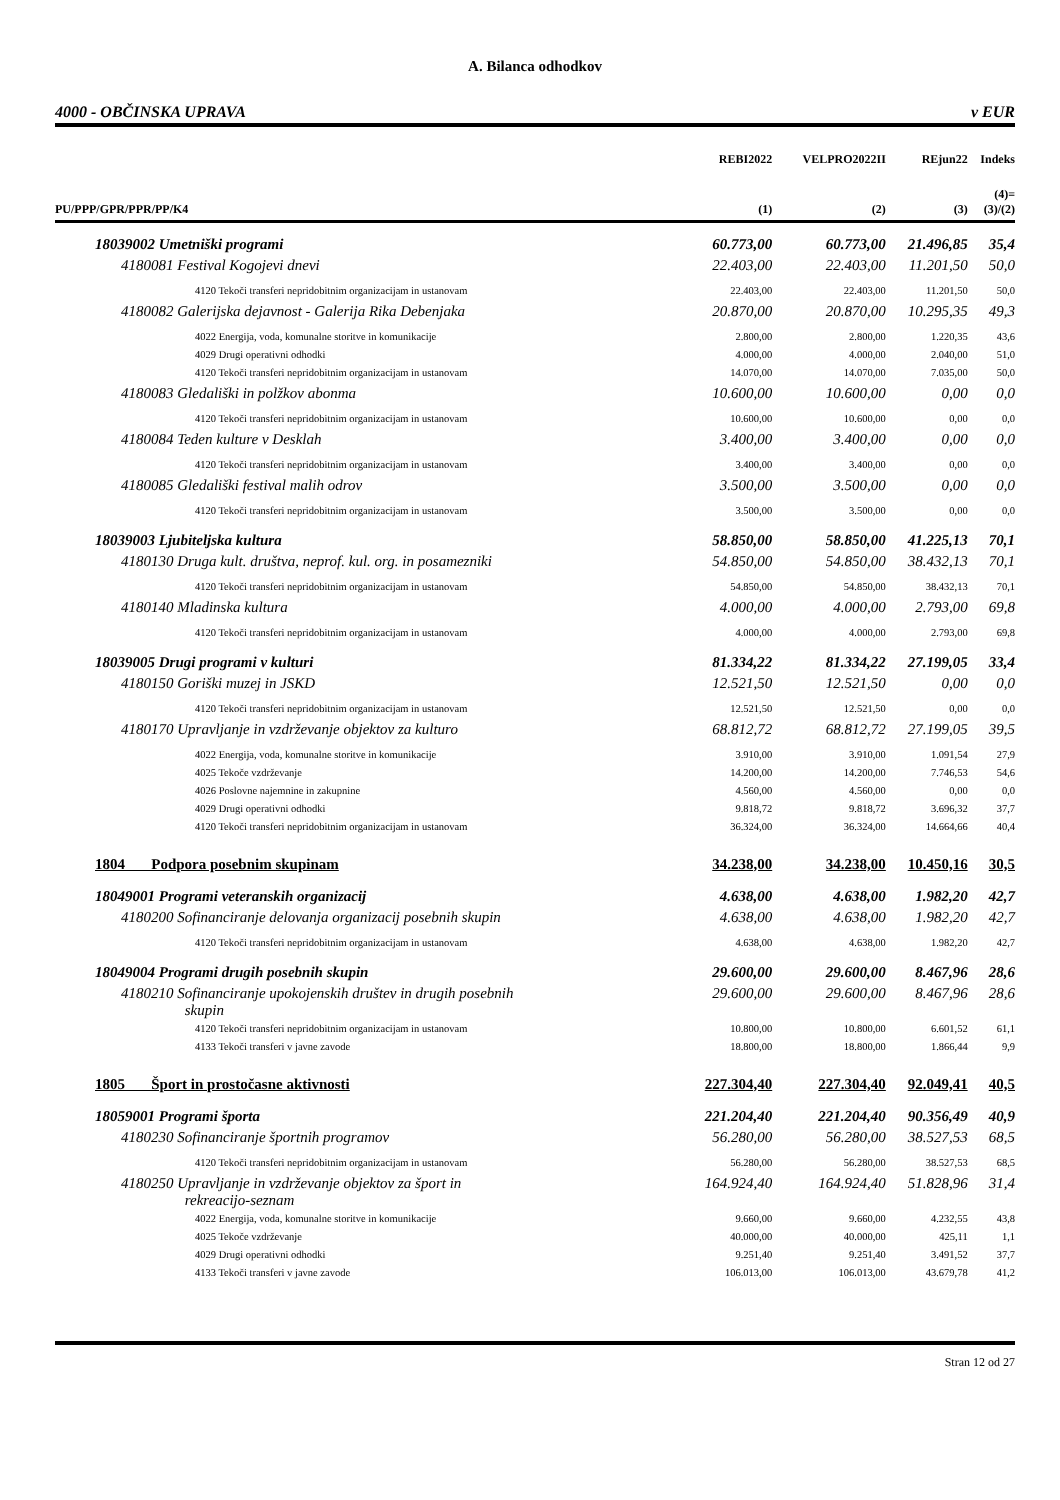A. Bilanca odhodkov
4000 - OBČINSKA UPRAVA v EUR
| | REBI2022 | VELPRO2022II | REjun22 | Indeks |
| --- | --- | --- | --- | --- |
| PU/PPP/GPR/PPR/PP/K4 | (1) | (2) | (3) | (4)= (3)/(2) |
| 18039002 Umetniški programi | 60.773,00 | 60.773,00 | 21.496,85 | 35,4 |
| 4180081 Festival Kogojevi dnevi | 22.403,00 | 22.403,00 | 11.201,50 | 50,0 |
| 4120 Tekoči transferi nepridobitnim organizacijam in ustanovam | 22.403,00 | 22.403,00 | 11.201,50 | 50,0 |
| 4180082 Galerijska dejavnost - Galerija Rika Debenjaka | 20.870,00 | 20.870,00 | 10.295,35 | 49,3 |
| 4022 Energija, voda, komunalne storitve in komunikacije | 2.800,00 | 2.800,00 | 1.220,35 | 43,6 |
| 4029 Drugi operativni odhodki | 4.000,00 | 4.000,00 | 2.040,00 | 51,0 |
| 4120 Tekoči transferi nepridobitnim organizacijam in ustanovam | 14.070,00 | 14.070,00 | 7.035,00 | 50,0 |
| 4180083 Gledališki in polžkov abonma | 10.600,00 | 10.600,00 | 0,00 | 0,0 |
| 4120 Tekoči transferi nepridobitnim organizacijam in ustanovam | 10.600,00 | 10.600,00 | 0,00 | 0,0 |
| 4180084 Teden kulture v Desklah | 3.400,00 | 3.400,00 | 0,00 | 0,0 |
| 4120 Tekoči transferi nepridobitnim organizacijam in ustanovam | 3.400,00 | 3.400,00 | 0,00 | 0,0 |
| 4180085 Gledališki festival malih odrov | 3.500,00 | 3.500,00 | 0,00 | 0,0 |
| 4120 Tekoči transferi nepridobitnim organizacijam in ustanovam | 3.500,00 | 3.500,00 | 0,00 | 0,0 |
| 18039003 Ljubiteljska kultura | 58.850,00 | 58.850,00 | 41.225,13 | 70,1 |
| 4180130 Druga kult. društva, neprof. kul. org. in posamezniki | 54.850,00 | 54.850,00 | 38.432,13 | 70,1 |
| 4120 Tekoči transferi nepridobitnim organizacijam in ustanovam | 54.850,00 | 54.850,00 | 38.432,13 | 70,1 |
| 4180140 Mladinska kultura | 4.000,00 | 4.000,00 | 2.793,00 | 69,8 |
| 4120 Tekoči transferi nepridobitnim organizacijam in ustanovam | 4.000,00 | 4.000,00 | 2.793,00 | 69,8 |
| 18039005 Drugi programi v kulturi | 81.334,22 | 81.334,22 | 27.199,05 | 33,4 |
| 4180150 Goriški muzej in JSKD | 12.521,50 | 12.521,50 | 0,00 | 0,0 |
| 4120 Tekoči transferi nepridobitnim organizacijam in ustanovam | 12.521,50 | 12.521,50 | 0,00 | 0,0 |
| 4180170 Upravljanje in vzdrževanje objektov za kulturo | 68.812,72 | 68.812,72 | 27.199,05 | 39,5 |
| 4022 Energija, voda, komunalne storitve in komunikacije | 3.910,00 | 3.910,00 | 1.091,54 | 27,9 |
| 4025 Tekoče vzdrževanje | 14.200,00 | 14.200,00 | 7.746,53 | 54,6 |
| 4026 Poslovne najemnine in zakupnine | 4.560,00 | 4.560,00 | 0,00 | 0,0 |
| 4029 Drugi operativni odhodki | 9.818,72 | 9.818,72 | 3.696,32 | 37,7 |
| 4120 Tekoči transferi nepridobitnim organizacijam in ustanovam | 36.324,00 | 36.324,00 | 14.664,66 | 40,4 |
| 1804 Podpora posebnim skupinam | 34.238,00 | 34.238,00 | 10.450,16 | 30,5 |
| 18049001 Programi veteranskih organizacij | 4.638,00 | 4.638,00 | 1.982,20 | 42,7 |
| 4180200 Sofinanciranje delovanja organizacij posebnih skupin | 4.638,00 | 4.638,00 | 1.982,20 | 42,7 |
| 4120 Tekoči transferi nepridobitnim organizacijam in ustanovam | 4.638,00 | 4.638,00 | 1.982,20 | 42,7 |
| 18049004 Programi drugih posebnih skupin | 29.600,00 | 29.600,00 | 8.467,96 | 28,6 |
| 4180210 Sofinanciranje upokojenskih društev in drugih posebnih skupin | 29.600,00 | 29.600,00 | 8.467,96 | 28,6 |
| 4120 Tekoči transferi nepridobitnim organizacijam in ustanovam | 10.800,00 | 10.800,00 | 6.601,52 | 61,1 |
| 4133 Tekoči transferi v javne zavode | 18.800,00 | 18.800,00 | 1.866,44 | 9,9 |
| 1805 Šport in prostočasne aktivnosti | 227.304,40 | 227.304,40 | 92.049,41 | 40,5 |
| 18059001 Programi športa | 221.204,40 | 221.204,40 | 90.356,49 | 40,9 |
| 4180230 Sofinanciranje športnih programov | 56.280,00 | 56.280,00 | 38.527,53 | 68,5 |
| 4120 Tekoči transferi nepridobitnim organizacijam in ustanovam | 56.280,00 | 56.280,00 | 38.527,53 | 68,5 |
| 4180250 Upravljanje in vzdrževanje objektov za šport in rekreacijo-seznam | 164.924,40 | 164.924,40 | 51.828,96 | 31,4 |
| 4022 Energija, voda, komunalne storitve in komunikacije | 9.660,00 | 9.660,00 | 4.232,55 | 43,8 |
| 4025 Tekoče vzdrževanje | 40.000,00 | 40.000,00 | 425,11 | 1,1 |
| 4029 Drugi operativni odhodki | 9.251,40 | 9.251,40 | 3.491,52 | 37,7 |
| 4133 Tekoči transferi v javne zavode | 106.013,00 | 106.013,00 | 43.679,78 | 41,2 |
Stran 12 od 27